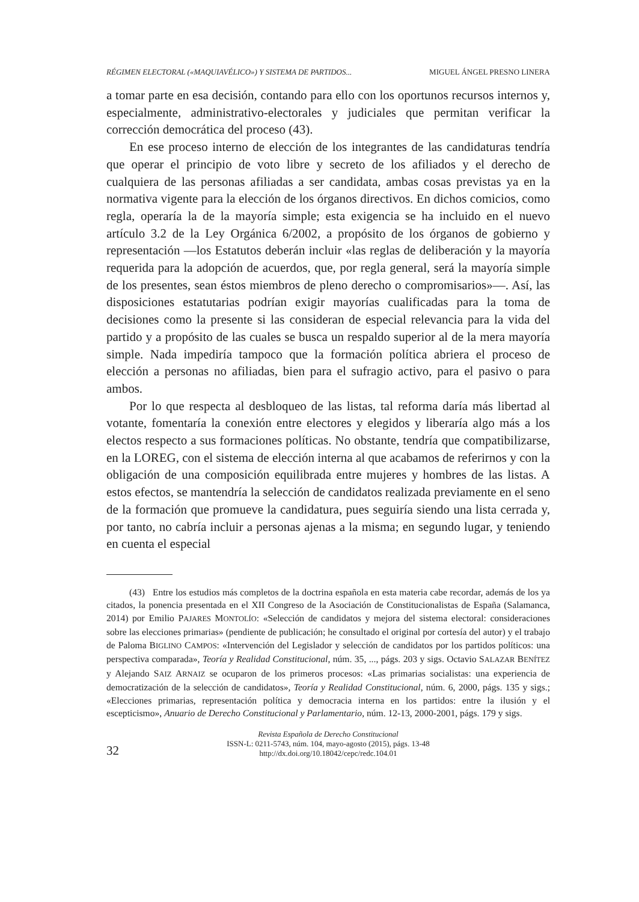RÉGIMEN ELECTORAL («MAQUIAVÉLICO») Y SISTEMA DE PARTIDOS... MIGUEL ÁNGEL PRESNO LINERA
a tomar parte en esa decisión, contando para ello con los oportunos recursos internos y, especialmente, administrativo-electorales y judiciales que permitan verificar la corrección democrática del proceso (43).
En ese proceso interno de elección de los integrantes de las candidaturas tendría que operar el principio de voto libre y secreto de los afiliados y el derecho de cualquiera de las personas afiliadas a ser candidata, ambas cosas previstas ya en la normativa vigente para la elección de los órganos directivos. En dichos comicios, como regla, operaría la de la mayoría simple; esta exigencia se ha incluido en el nuevo artículo 3.2 de la Ley Orgánica 6/2002, a propósito de los órganos de gobierno y representación —los Estatutos deberán incluir «las reglas de deliberación y la mayoría requerida para la adopción de acuerdos, que, por regla general, será la mayoría simple de los presentes, sean éstos miembros de pleno derecho o compromisarios»—. Así, las disposiciones estatutarias podrían exigir mayorías cualificadas para la toma de decisiones como la presente si las consideran de especial relevancia para la vida del partido y a propósito de las cuales se busca un respaldo superior al de la mera mayoría simple. Nada impediría tampoco que la formación política abriera el proceso de elección a personas no afiliadas, bien para el sufragio activo, para el pasivo o para ambos.
Por lo que respecta al desbloqueo de las listas, tal reforma daría más libertad al votante, fomentaría la conexión entre electores y elegidos y liberaría algo más a los electos respecto a sus formaciones políticas. No obstante, tendría que compatibilizarse, en la LOREG, con el sistema de elección interna al que acabamos de referirnos y con la obligación de una composición equilibrada entre mujeres y hombres de las listas. A estos efectos, se mantendría la selección de candidatos realizada previamente en el seno de la formación que promueve la candidatura, pues seguiría siendo una lista cerrada y, por tanto, no cabría incluir a personas ajenas a la misma; en segundo lugar, y teniendo en cuenta el especial
(43) Entre los estudios más completos de la doctrina española en esta materia cabe recordar, además de los ya citados, la ponencia presentada en el XII Congreso de la Asociación de Constitucionalistas de España (Salamanca, 2014) por Emilio PAJARES MONTOLÍO: «Selección de candidatos y mejora del sistema electoral: consideraciones sobre las elecciones primarias» (pendiente de publicación; he consultado el original por cortesía del autor) y el trabajo de Paloma BIGLINO CAMPOS: «Intervención del Legislador y selección de candidatos por los partidos políticos: una perspectiva comparada», Teoría y Realidad Constitucional, núm. 35, ..., págs. 203 y sigs. Octavio SALAZAR BENÍTEZ y Alejando SAIZ ARNAIZ se ocuparon de los primeros procesos: «Las primarias socialistas: una experiencia de democratización de la selección de candidatos», Teoría y Realidad Constitucional, núm. 6, 2000, págs. 135 y sigs.; «Elecciones primarias, representación política y democracia interna en los partidos: entre la ilusión y el escepticismo», Anuario de Derecho Constitucional y Parlamentario, núm. 12-13, 2000-2001, págs. 179 y sigs.
32
Revista Española de Derecho Constitucional
ISSN-L: 0211-5743, núm. 104, mayo-agosto (2015), págs. 13-48
http://dx.doi.org/10.18042/cepc/redc.104.01